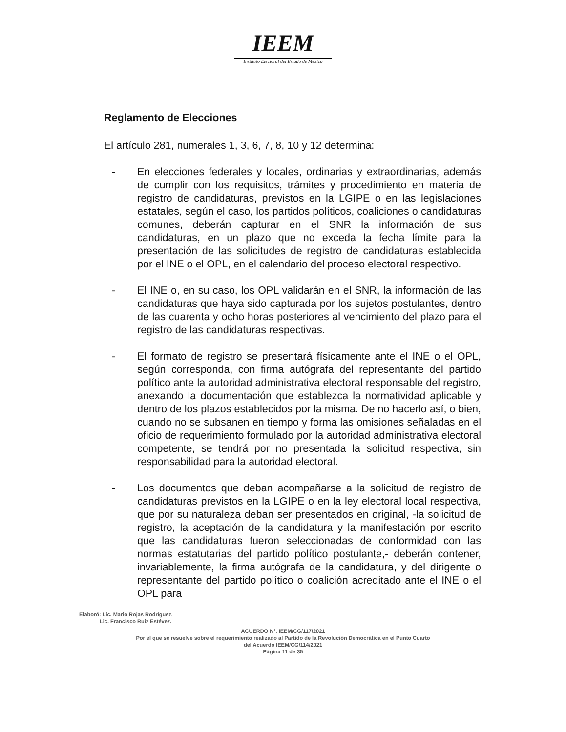IEEM
Instituto Electoral del Estado de México
Reglamento de Elecciones
El artículo 281, numerales 1, 3, 6, 7, 8, 10 y 12 determina:
- En elecciones federales y locales, ordinarias y extraordinarias, además de cumplir con los requisitos, trámites y procedimiento en materia de registro de candidaturas, previstos en la LGIPE o en las legislaciones estatales, según el caso, los partidos políticos, coaliciones o candidaturas comunes, deberán capturar en el SNR la información de sus candidaturas, en un plazo que no exceda la fecha límite para la presentación de las solicitudes de registro de candidaturas establecida por el INE o el OPL, en el calendario del proceso electoral respectivo.
- El INE o, en su caso, los OPL validarán en el SNR, la información de las candidaturas que haya sido capturada por los sujetos postulantes, dentro de las cuarenta y ocho horas posteriores al vencimiento del plazo para el registro de las candidaturas respectivas.
- El formato de registro se presentará físicamente ante el INE o el OPL, según corresponda, con firma autógrafa del representante del partido político ante la autoridad administrativa electoral responsable del registro, anexando la documentación que establezca la normatividad aplicable y dentro de los plazos establecidos por la misma. De no hacerlo así, o bien, cuando no se subsanen en tiempo y forma las omisiones señaladas en el oficio de requerimiento formulado por la autoridad administrativa electoral competente, se tendrá por no presentada la solicitud respectiva, sin responsabilidad para la autoridad electoral.
- Los documentos que deban acompañarse a la solicitud de registro de candidaturas previstos en la LGIPE o en la ley electoral local respectiva, que por su naturaleza deban ser presentados en original, -la solicitud de registro, la aceptación de la candidatura y la manifestación por escrito que las candidaturas fueron seleccionadas de conformidad con las normas estatutarias del partido político postulante,- deberán contener, invariablemente, la firma autógrafa de la candidatura, y del dirigente o representante del partido político o coalición acreditado ante el INE o el OPL para
Elaboró: Lic. Mario Rojas Rodríguez.
Lic. Francisco Ruiz Estévez.
ACUERDO N°. IEEM/CG/117/2021
Por el que se resuelve sobre el requerimiento realizado al Partido de la Revolución Democrática en el Punto Cuarto
del Acuerdo IEEM/CG/114/2021
Página 11 de 35